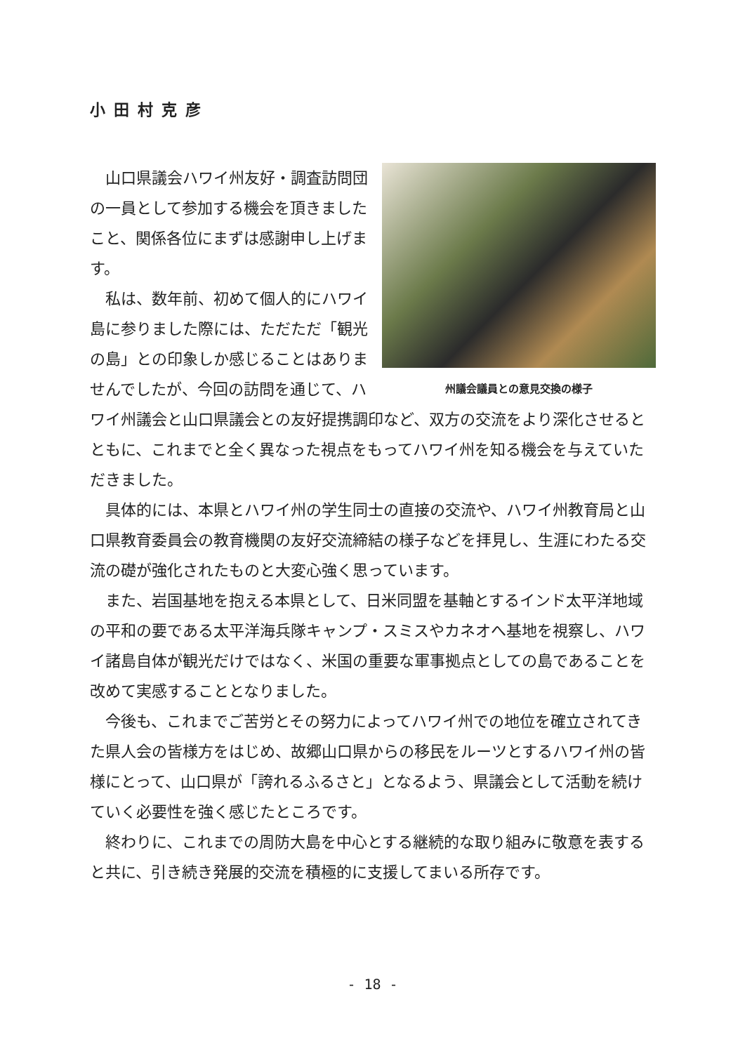小田村克彦
州議会議員との意見交換の様子
山口県議会ハワイ州友好・調査訪問団の一員として参加する機会を頂きましたこと、関係各位にまずは感謝申し上げます。
私は、数年前、初めて個人的にハワイ島に参りました際には、ただただ「観光の島」との印象しか感じることはありませんでしたが、今回の訪問を通じて、ハワイ州議会と山口県議会との友好提携調印など、双方の交流をより深化させるとともに、これまでと全く異なった視点をもってハワイ州を知る機会を与えていただきました。
具体的には、本県とハワイ州の学生同士の直接の交流や、ハワイ州教育局と山口県教育委員会の教育機関の友好交流締結の様子などを拝見し、生涯にわたる交流の礎が強化されたものと大変心強く思っています。
また、岩国基地を抱える本県として、日米同盟を基軸とするインド太平洋地域の平和の要である太平洋海兵隊キャンプ・スミスやカネオへ基地を視察し、ハワイ諸島自体が観光だけではなく、米国の重要な軍事拠点としての島であることを改めて実感することとなりました。
今後も、これまでご苦労とその努力によってハワイ州での地位を確立されてきた県人会の皆様方をはじめ、故郷山口県からの移民をルーツとするハワイ州の皆様にとって、山口県が「誇れるふるさと」となるよう、県議会として活動を続けていく必要性を強く感じたところです。
終わりに、これまでの周防大島を中心とする継続的な取り組みに敬意を表すると共に、引き続き発展的交流を積極的に支援してまいる所存です。
- 18 -